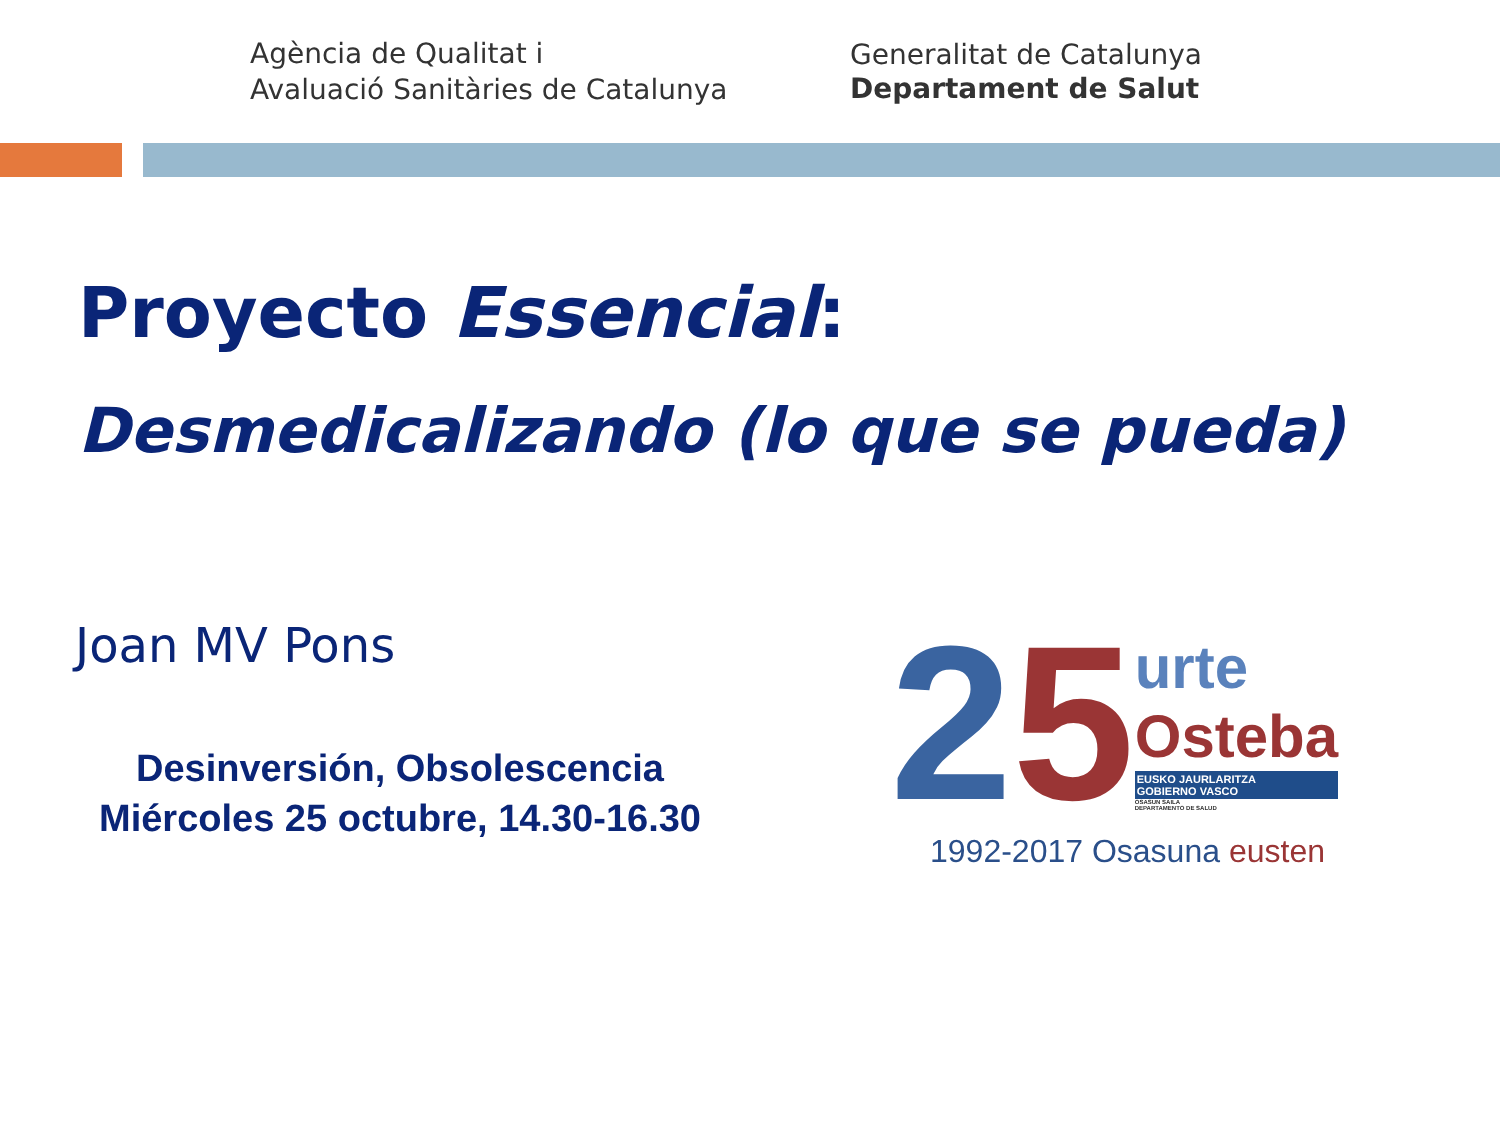Agència de Qualitat i
Avaluació Sanitàries de Catalunya
Generalitat de Catalunya
Departament de Salut
Proyecto Essencial:
Desmedicalizando (lo que se pueda)
Joan MV Pons
Desinversión, Obsolescencia
Miércoles 25 octubre, 14.30-16.30
2 5
urte
Osteba
EUSKO JAURLARITZA
GOBIERNO VASCO
OSASUN SAILA
DEPARTAMENTO DE SALUD
1992-2017 Osasuna eusten